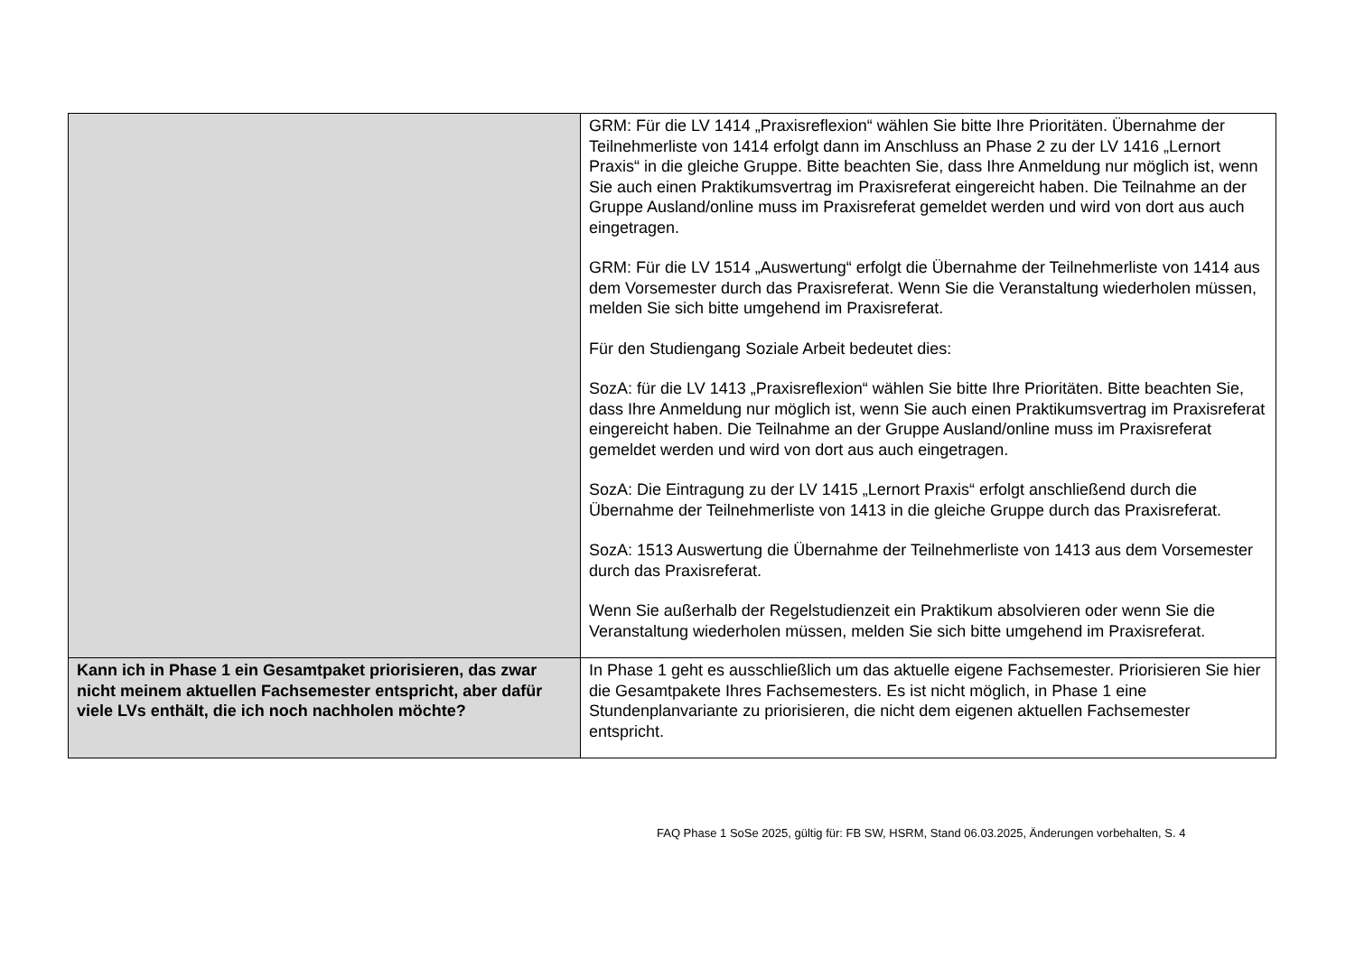| | GRM: Für die LV 1414 „Praxisreflexion“ wählen Sie bitte Ihre Prioritäten. Übernahme der Teilnehmerliste von 1414 erfolgt dann im Anschluss an Phase 2 zu der LV 1416 „Lernort Praxis“ in die gleiche Gruppe. Bitte beachten Sie, dass Ihre Anmeldung nur möglich ist, wenn Sie auch einen Praktikumsvertrag im Praxisreferat eingereicht haben. Die Teilnahme an der Gruppe Ausland/online muss im Praxisreferat gemeldet werden und wird von dort aus auch eingetragen. GRM: Für die LV 1514 „Auswertung“ erfolgt die Übernahme der Teilnehmerliste von 1414 aus dem Vorsemester durch das Praxisreferat. Wenn Sie die Veranstaltung wiederholen müssen, melden Sie sich bitte umgehend im Praxisreferat. Für den Studiengang Soziale Arbeit bedeutet dies: SozA: für die LV 1413 „Praxisreflexion“ wählen Sie bitte Ihre Prioritäten. Bitte beachten Sie, dass Ihre Anmeldung nur möglich ist, wenn Sie auch einen Praktikumsvertrag im Praxisreferat eingereicht haben. Die Teilnahme an der Gruppe Ausland/online muss im Praxisreferat gemeldet werden und wird von dort aus auch eingetragen. SozA: Die Eintragung zu der LV 1415 „Lernort Praxis“ erfolgt anschließend durch die Übernahme der Teilnehmerliste von 1413 in die gleiche Gruppe durch das Praxisreferat. SozA: 1513 Auswertung die Übernahme der Teilnehmerliste von 1413 aus dem Vorsemester durch das Praxisreferat. Wenn Sie außerhalb der Regelstudienzeit ein Praktikum absolvieren oder wenn Sie die Veranstaltung wiederholen müssen, melden Sie sich bitte umgehend im Praxisreferat. |
| Kann ich in Phase 1 ein Gesamtpaket priorisieren, das zwar nicht meinem aktuellen Fachsemester entspricht, aber dafür viele LVs enthält, die ich noch nachholen möchte? | In Phase 1 geht es ausschließlich um das aktuelle eigene Fachsemester. Priorisieren Sie hier die Gesamtpakete Ihres Fachsemesters. Es ist nicht möglich, in Phase 1 eine Stundenplanvariante zu priorisieren, die nicht dem eigenen aktuellen Fachsemester entspricht. |
FAQ Phase 1 SoSe 2025, gültig für: FB SW, HSRM, Stand 06.03.2025, Änderungen vorbehalten, S. 4